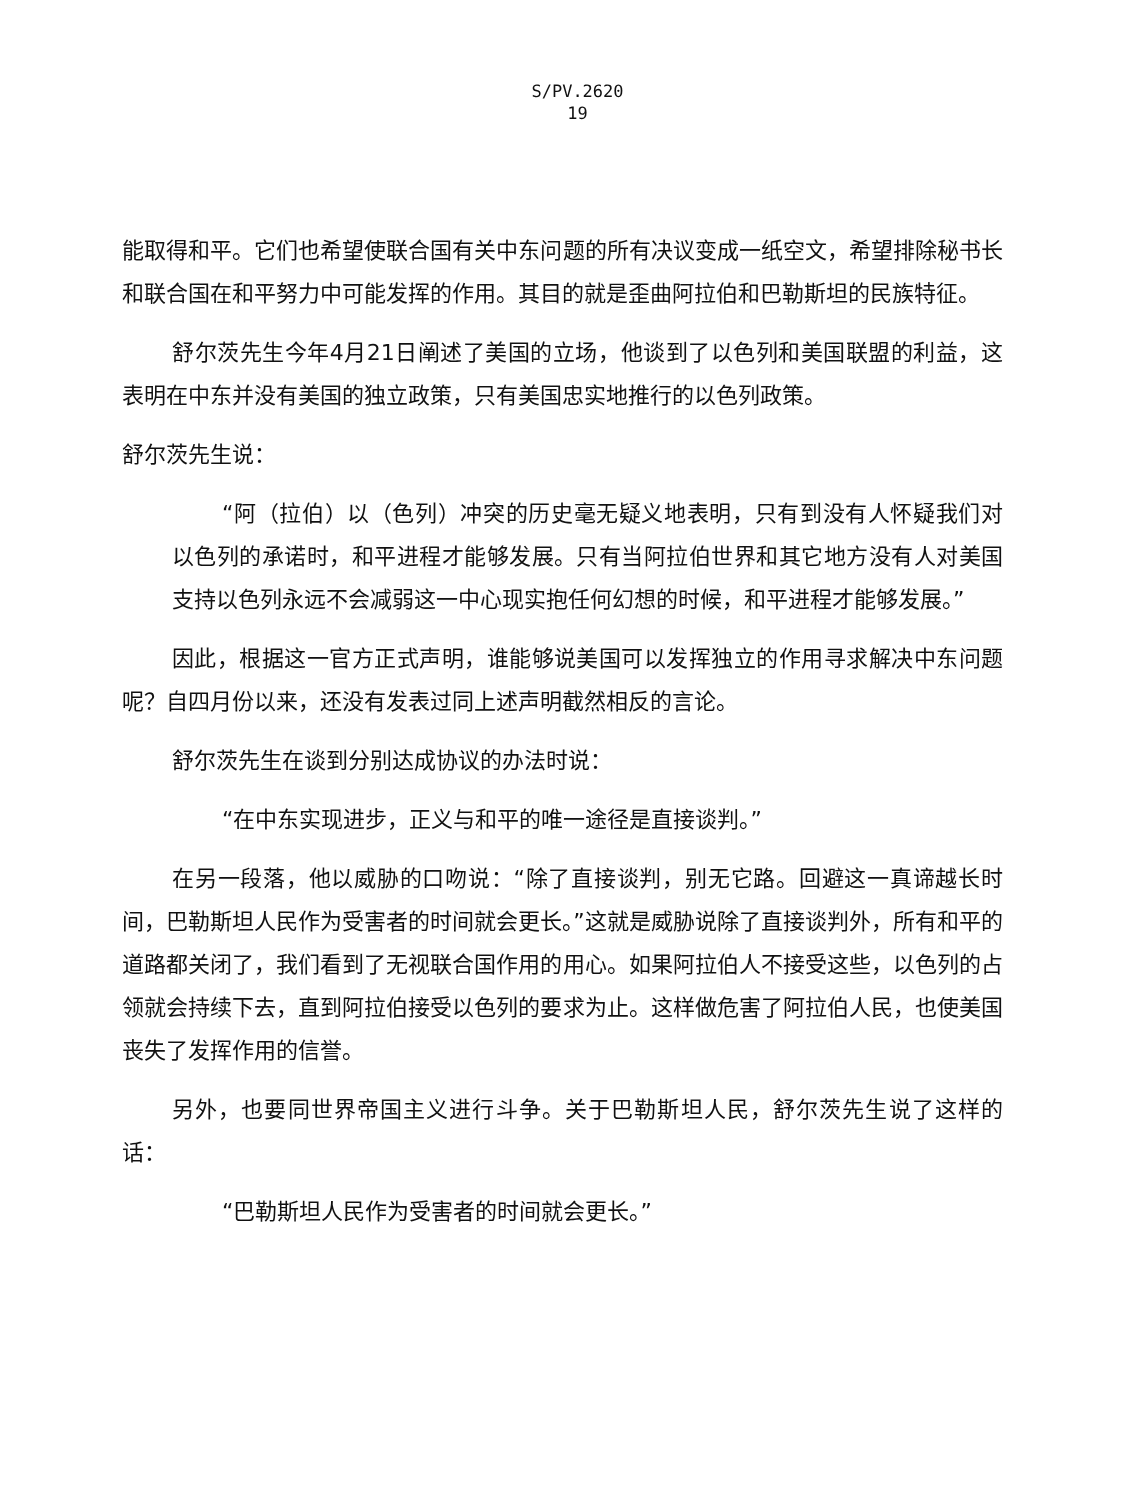S/PV.2620
19
能取得和平。它们也希望使联合国有关中东问题的所有决议变成一纸空文，希望排除秘书长和联合国在和平努力中可能发挥的作用。其目的就是歪曲阿拉伯和巴勒斯坦的民族特征。
舒尔茨先生今年4月21日阐述了美国的立场，他谈到了以色列和美国联盟的利益，这表明在中东并没有美国的独立政策，只有美国忠实地推行的以色列政策。
舒尔茨先生说：
“阿（拉伯）以（色列）冲突的历史毫无疑义地表明，只有到没有人怀疑我们对以色列的承诺时，和平进程才能够发展。只有当阿拉伯世界和其它地方没有人对美国支持以色列永远不会减弱这一中心现实抱任何幻想的时候，和平进程才能够发展。”
因此，根据这一官方正式声明，谁能够说美国可以发挥独立的作用寻求解决中东问题呢？自四月份以来，还没有发表过同上述声明截然相反的言论。
舒尔茨先生在谈到分别达成协议的办法时说：
“在中东实现进步，正义与和平的唯一途径是直接谈判。”
在另一段落，他以威胁的口吻说：“除了直接谈判，别无它路。回避这一真谛越长时间，巴勒斯坦人民作为受害者的时间就会更长。”这就是威胁说除了直接谈判外，所有和平的道路都关闭了，我们看到了无视联合国作用的用心。如果阿拉伯人不接受这些，以色列的占领就会持续下去，直到阿拉伯接受以色列的要求为止。这样做危害了阿拉伯人民，也使美国丧失了发挥作用的信誉。
另外，也要同世界帝国主义进行斗争。关于巴勒斯坦人民，舒尔茨先生说了这样的话：
“巴勒斯坦人民作为受害者的时间就会更长。”